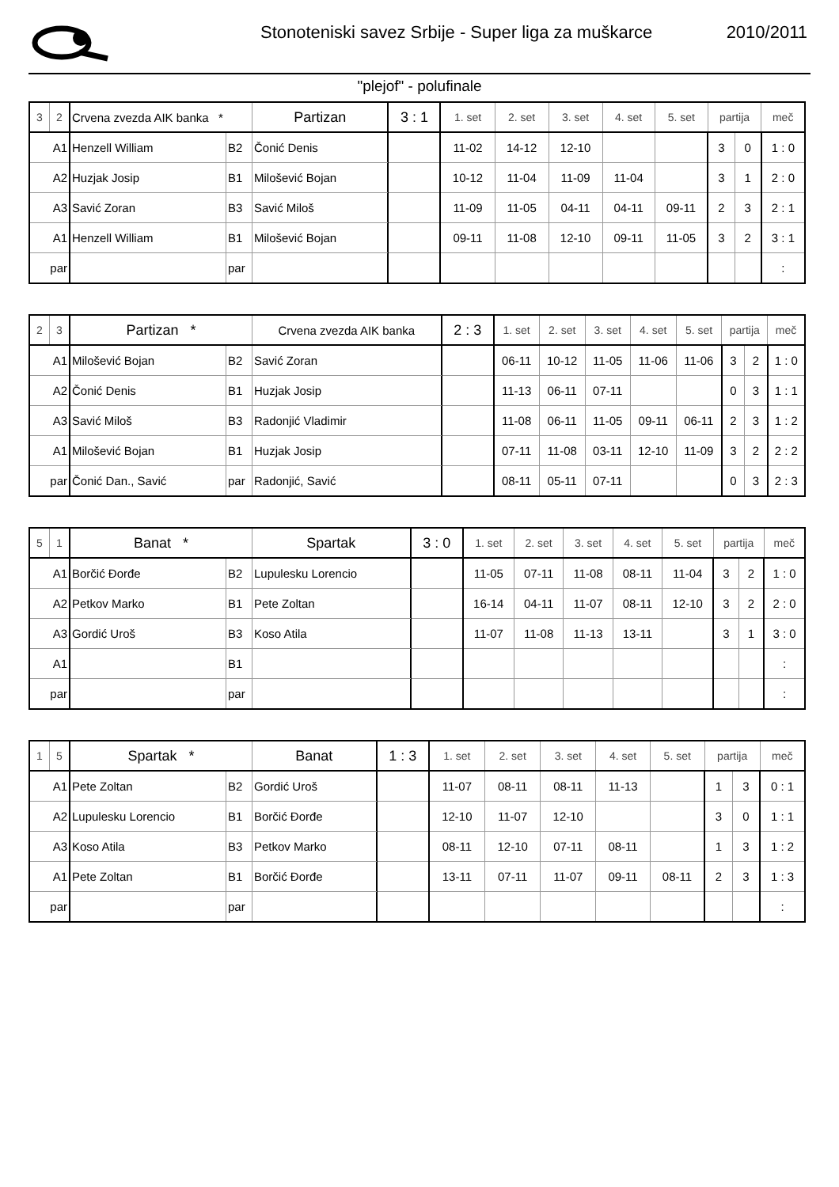Stonoteniski savez Srbije - Super liga za muškarce
2010/2011
"plejof" - polufinale
| 3 | 2 | Crvena zvezda AIK banka * | | Partizan | 3 : 1 | 1. set | 2. set | 3. set | 4. set | 5. set | partija | | meč |
| A1 | | Henzell William | B2 | Čonić Denis | | 11-02 | 14-12 | 12-10 | | | 3 | 0 | 1 : 0 |
| A2 | | Huzjak Josip | B1 | Milošević Bojan | | 10-12 | 11-04 | 11-09 | 11-04 | | 3 | 1 | 2 : 0 |
| A3 | | Savić Zoran | B3 | Savić Miloš | | 11-09 | 11-05 | 04-11 | 04-11 | 09-11 | 2 | 3 | 2 : 1 |
| A1 | | Henzell William | B1 | Milošević Bojan | | 09-11 | 11-08 | 12-10 | 09-11 | 11-05 | 3 | 2 | 3 : 1 |
| par | | | par | | | | | | | | | | : |
| 2 | 3 | Partizan * | | Crvena zvezda AIK banka | 2 : 3 | 1. set | 2. set | 3. set | 4. set | 5. set | partija | | meč |
| A1 | | Milošević Bojan | B2 | Savić Zoran | | 06-11 | 10-12 | 11-05 | 11-06 | 11-06 | 3 | 2 | 1 : 0 |
| A2 | | Čonić Denis | B1 | Huzjak Josip | | 11-13 | 06-11 | 07-11 | | | 0 | 3 | 1 : 1 |
| A3 | | Savić Miloš | B3 | Radonjić Vladimir | | 11-08 | 06-11 | 11-05 | 09-11 | 06-11 | 2 | 3 | 1 : 2 |
| A1 | | Milošević Bojan | B1 | Huzjak Josip | | 07-11 | 11-08 | 03-11 | 12-10 | 11-09 | 3 | 2 | 2 : 2 |
| par | | Čonić Dan., Savić | par | Radonjić, Savić | | 08-11 | 05-11 | 07-11 | | | 0 | 3 | 2 : 3 |
| 5 | 1 | Banat * | | Spartak | 3 : 0 | 1. set | 2. set | 3. set | 4. set | 5. set | partija | | meč |
| A1 | | Borčić Đorđe | B2 | Lupulesku Lorencio | | 11-05 | 07-11 | 11-08 | 08-11 | 11-04 | 3 | 2 | 1 : 0 |
| A2 | | Petkov Marko | B1 | Pete Zoltan | | 16-14 | 04-11 | 11-07 | 08-11 | 12-10 | 3 | 2 | 2 : 0 |
| A3 | | Gordić Uroš | B3 | Koso Atila | | 11-07 | 11-08 | 11-13 | 13-11 | | 3 | 1 | 3 : 0 |
| A1 | | | B1 | | | | | | | | | | : |
| par | | | par | | | | | | | | | | : |
| 1 | 5 | Spartak * | | Banat | 1 : 3 | 1. set | 2. set | 3. set | 4. set | 5. set | partija | | meč |
| A1 | | Pete Zoltan | B2 | Gordić Uroš | | 11-07 | 08-11 | 08-11 | 11-13 | | 1 | 3 | 0 : 1 |
| A2 | | Lupulesku Lorencio | B1 | Borčić Đorđe | | 12-10 | 11-07 | 12-10 | | | 3 | 0 | 1 : 1 |
| A3 | | Koso Atila | B3 | Petkov Marko | | 08-11 | 12-10 | 07-11 | 08-11 | | 1 | 3 | 1 : 2 |
| A1 | | Pete Zoltan | B1 | Borčić Đorđe | | 13-11 | 07-11 | 11-07 | 09-11 | 08-11 | 2 | 3 | 1 : 3 |
| par | | | par | | | | | | | | | | : |